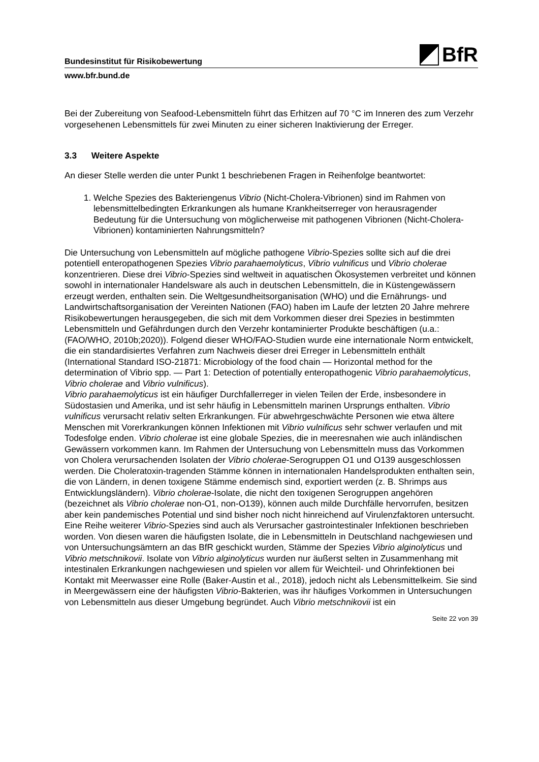Bundesinstitut für Risikobewertung
BfR
www.bfr.bund.de
Bei der Zubereitung von Seafood-Lebensmitteln führt das Erhitzen auf 70 °C im Inneren des zum Verzehr vorgesehenen Lebensmittels für zwei Minuten zu einer sicheren Inaktivierung der Erreger.
3.3 Weitere Aspekte
An dieser Stelle werden die unter Punkt 1 beschriebenen Fragen in Reihenfolge beantwortet:
1. Welche Spezies des Bakteriengenus Vibrio (Nicht-Cholera-Vibrionen) sind im Rahmen von lebensmittelbedingten Erkrankungen als humane Krankheitserreger von herausragender Bedeutung für die Untersuchung von möglicherweise mit pathogenen Vibrionen (Nicht-Cholera-Vibrionen) kontaminierten Nahrungsmitteln?
Die Untersuchung von Lebensmitteln auf mögliche pathogene Vibrio-Spezies sollte sich auf die drei potentiell enteropathogenen Spezies Vibrio parahaemolyticus, Vibrio vulnificus und Vibrio cholerae konzentrieren. Diese drei Vibrio-Spezies sind weltweit in aquatischen Ökosystemen verbreitet und können sowohl in internationaler Handelsware als auch in deutschen Lebensmitteln, die in Küstengewässern erzeugt werden, enthalten sein. Die Weltgesundheitsorganisation (WHO) und die Ernährungs- und Landwirtschaftsorganisation der Vereinten Nationen (FAO) haben im Laufe der letzten 20 Jahre mehrere Risikobewertungen herausgegeben, die sich mit dem Vorkommen dieser drei Spezies in bestimmten Lebensmitteln und Gefährdungen durch den Verzehr kontaminierter Produkte beschäftigen (u.a.: (FAO/WHO, 2010b;2020)). Folgend dieser WHO/FAO-Studien wurde eine internationale Norm entwickelt, die ein standardisiertes Verfahren zum Nachweis dieser drei Erreger in Lebensmitteln enthält (International Standard ISO-21871: Microbiology of the food chain — Horizontal method for the determination of Vibrio spp. — Part 1: Detection of potentially enteropathogenic Vibrio parahaemolyticus, Vibrio cholerae and Vibrio vulnificus).
Vibrio parahaemolyticus ist ein häufiger Durchfallerreger in vielen Teilen der Erde, insbesondere in Südostasien und Amerika, und ist sehr häufig in Lebensmitteln marinen Ursprungs enthalten. Vibrio vulnificus verursacht relativ selten Erkrankungen. Für abwehrgeschwächte Personen wie etwa ältere Menschen mit Vorerkrankungen können Infektionen mit Vibrio vulnificus sehr schwer verlaufen und mit Todesfolge enden. Vibrio cholerae ist eine globale Spezies, die in meeresnahen wie auch inländischen Gewässern vorkommen kann. Im Rahmen der Untersuchung von Lebensmitteln muss das Vorkommen von Cholera verursachenden Isolaten der Vibrio cholerae-Serogruppen O1 und O139 ausgeschlossen werden. Die Choleratoxin-tragenden Stämme können in internationalen Handelsprodukten enthalten sein, die von Ländern, in denen toxigene Stämme endemisch sind, exportiert werden (z. B. Shrimps aus Entwicklungsländern). Vibrio cholerae-Isolate, die nicht den toxigenen Serogruppen angehören (bezeichnet als Vibrio cholerae non-O1, non-O139), können auch milde Durchfälle hervorrufen, besitzen aber kein pandemisches Potential und sind bisher noch nicht hinreichend auf Virulenzfaktoren untersucht.
Eine Reihe weiterer Vibrio-Spezies sind auch als Verursacher gastrointestinaler Infektionen beschrieben worden. Von diesen waren die häufigsten Isolate, die in Lebensmitteln in Deutschland nachgewiesen und von Untersuchungsämtern an das BfR geschickt wurden, Stämme der Spezies Vibrio alginolyticus und Vibrio metschnikovii. Isolate von Vibrio alginolyticus wurden nur äußerst selten in Zusammenhang mit intestinalen Erkrankungen nachgewiesen und spielen vor allem für Weichteil- und Ohrinfektionen bei Kontakt mit Meerwasser eine Rolle (Baker-Austin et al., 2018), jedoch nicht als Lebensmittelkeim. Sie sind in Meergewässern eine der häufigsten Vibrio-Bakterien, was ihr häufiges Vorkommen in Untersuchungen von Lebensmitteln aus dieser Umgebung begründet. Auch Vibrio metschnikovii ist ein
Seite 22 von 39